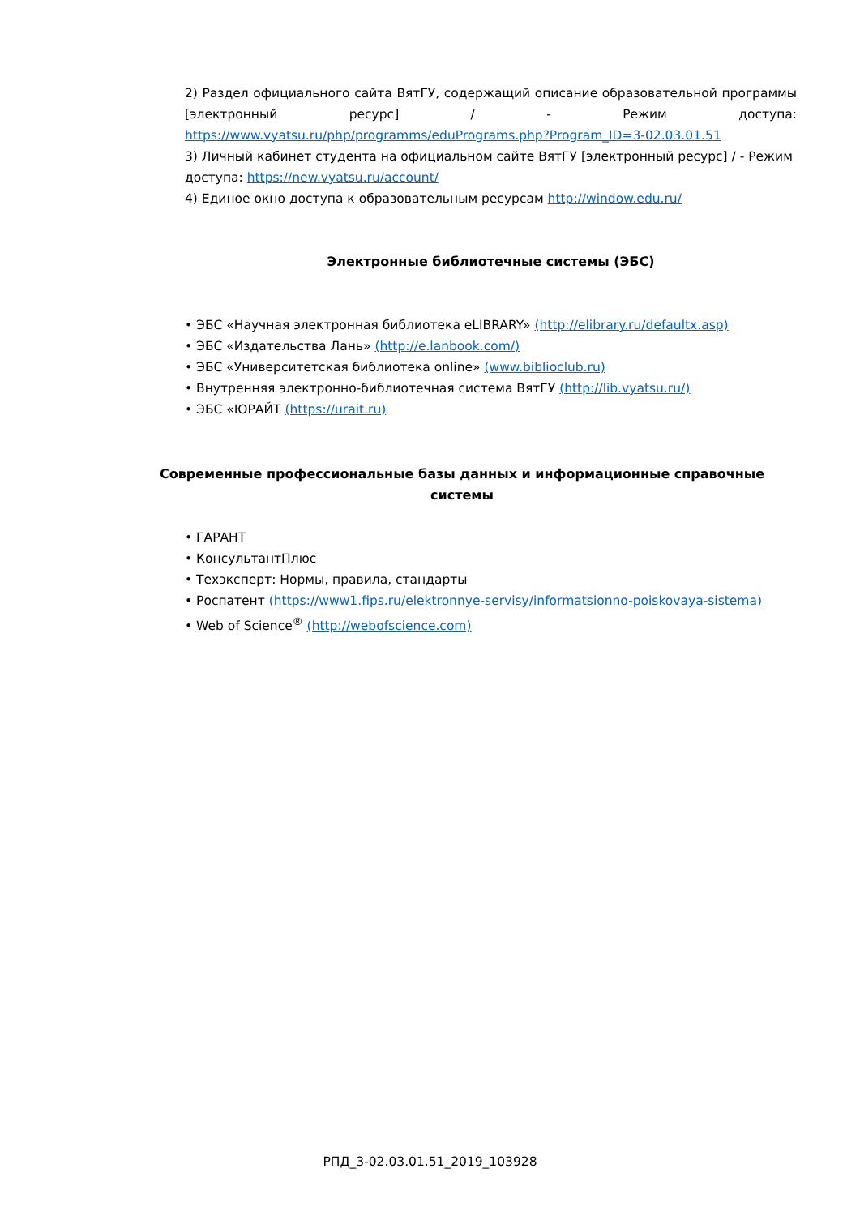2) Раздел официального сайта ВятГУ, содержащий описание образовательной программы [электронный ресурс] / - Режим доступа: https://www.vyatsu.ru/php/programms/eduPrograms.php?Program_ID=3-02.03.01.51
3) Личный кабинет студента на официальном сайте ВятГУ [электронный ресурс] / - Режим доступа: https://new.vyatsu.ru/account/
4) Единое окно доступа к образовательным ресурсам http://window.edu.ru/
Электронные библиотечные системы (ЭБС)
• ЭБС «Научная электронная библиотека eLIBRARY» (http://elibrary.ru/defaultx.asp)
• ЭБС «Издательства Лань» (http://e.lanbook.com/)
• ЭБС «Университетская библиотека online» (www.biblioclub.ru)
• Внутренняя электронно-библиотечная система ВятГУ (http://lib.vyatsu.ru/)
• ЭБС «ЮРАЙТ (https://urait.ru)
Современные профессиональные базы данных и информационные справочные системы
• ГАРАНТ
• КонсультантПлюс
• Техэксперт: Нормы, правила, стандарты
• Роспатент (https://www1.fips.ru/elektronnye-servisy/informatsionno-poiskovaya-sistema)
• Web of Science<sup>®</sup> (http://webofscience.com)
РПД_3-02.03.01.51_2019_103928